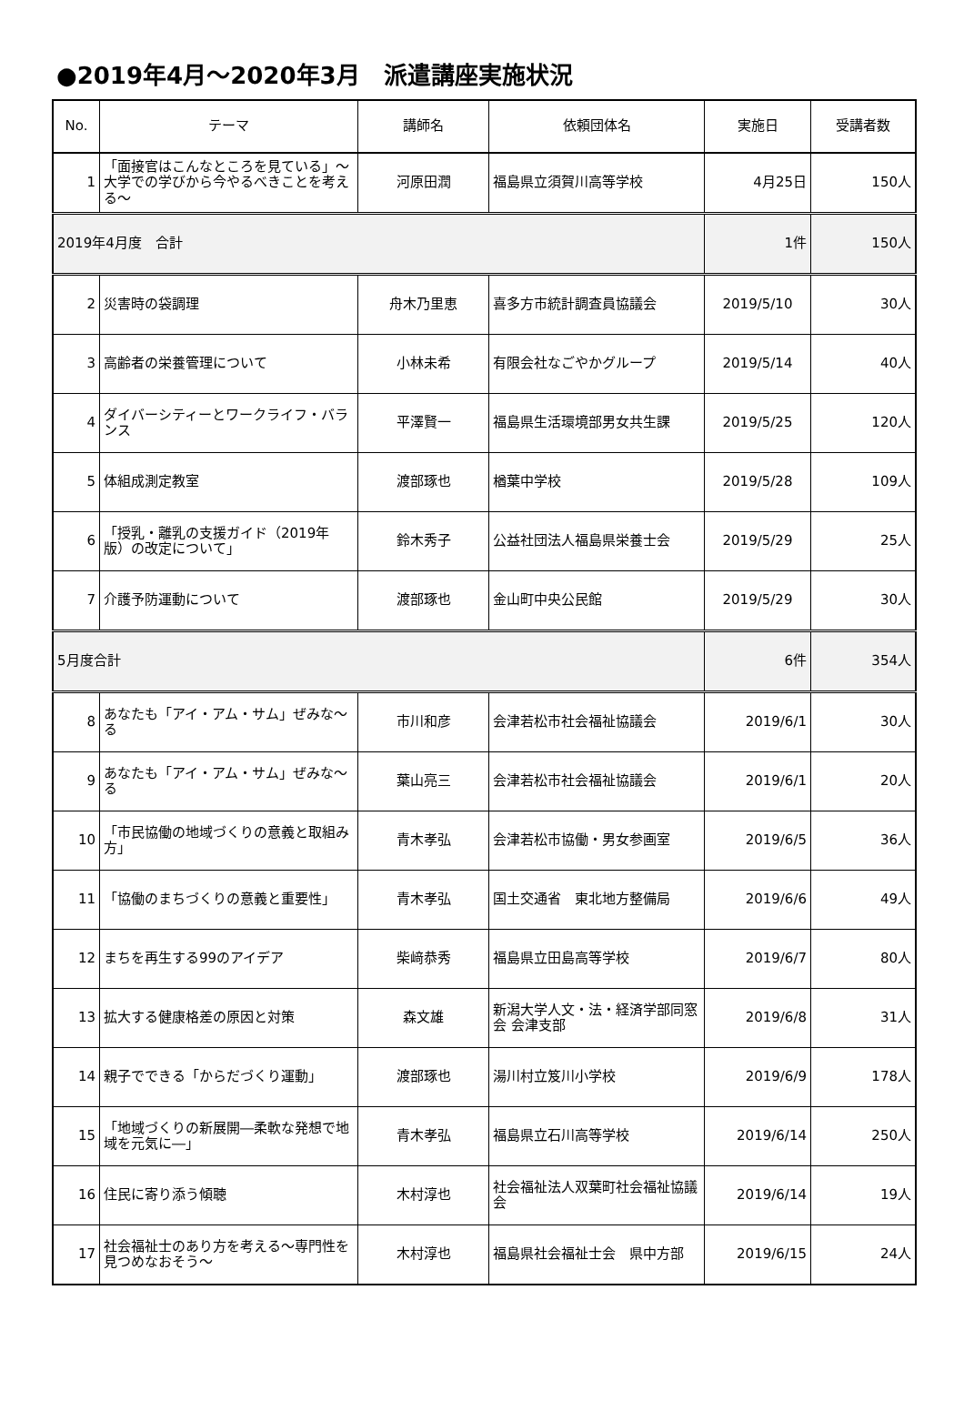●2019年4月～2020年3月　派遣講座実施状況
| No. | テーマ | 講師名 | 依頼団体名 | 実施日 | 受講者数 |
| --- | --- | --- | --- | --- | --- |
| 1 | 「面接官はこんなところを見ている」～大学での学びから今やるべきことを考える～ | 河原田潤 | 福島県立須賀川高等学校 | 4月25日 | 150人 |
| 2019年4月度 合計 | | | | 1件 | 150人 |
| 2 | 災害時の袋調理 | 舟木乃里恵 | 喜多方市統計調査員協議会 | 2019/5/10 | 30人 |
| 3 | 高齢者の栄養管理について | 小林未希 | 有限会社なごやかグループ | 2019/5/14 | 40人 |
| 4 | ダイバーシティーとワークライフ・バランス | 平澤賢一 | 福島県生活環境部男女共生課 | 2019/5/25 | 120人 |
| 5 | 体組成測定教室 | 渡部琢也 | 楢葉中学校 | 2019/5/28 | 109人 |
| 6 | 「授乳・離乳の支援ガイド（2019年版）の改定について」 | 鈴木秀子 | 公益社団法人福島県栄養士会 | 2019/5/29 | 25人 |
| 7 | 介護予防運動について | 渡部琢也 | 金山町中央公民館 | 2019/5/29 | 30人 |
| 5月度合計 | | | | 6件 | 354人 |
| 8 | あなたも「アイ・アム・サム」ぜみな～る | 市川和彦 | 会津若松市社会福祉協議会 | 2019/6/1 | 30人 |
| 9 | あなたも「アイ・アム・サム」ぜみな～る | 葉山亮三 | 会津若松市社会福祉協議会 | 2019/6/1 | 20人 |
| 10 | 「市民協働の地域づくりの意義と取組み方」 | 青木孝弘 | 会津若松市協働・男女参画室 | 2019/6/5 | 36人 |
| 11 | 「協働のまちづくりの意義と重要性」 | 青木孝弘 | 国土交通省 東北地方整備局 | 2019/6/6 | 49人 |
| 12 | まちを再生する99のアイデア | 柴﨑恭秀 | 福島県立田島高等学校 | 2019/6/7 | 80人 |
| 13 | 拡大する健康格差の原因と対策 | 森文雄 | 新潟大学人文・法・経済学部同窓会 会津支部 | 2019/6/8 | 31人 |
| 14 | 親子でできる「からだづくり運動」 | 渡部琢也 | 湯川村立笈川小学校 | 2019/6/9 | 178人 |
| 15 | 「地域づくりの新展開―柔軟な発想で地域を元気に―」 | 青木孝弘 | 福島県立石川高等学校 | 2019/6/14 | 250人 |
| 16 | 住民に寄り添う傾聴 | 木村淳也 | 社会福祉法人双葉町社会福祉協議会 | 2019/6/14 | 19人 |
| 17 | 社会福祉士のあり方を考える～専門性を見つめなおそう～ | 木村淳也 | 福島県社会福祉士会 県中方部 | 2019/6/15 | 24人 |